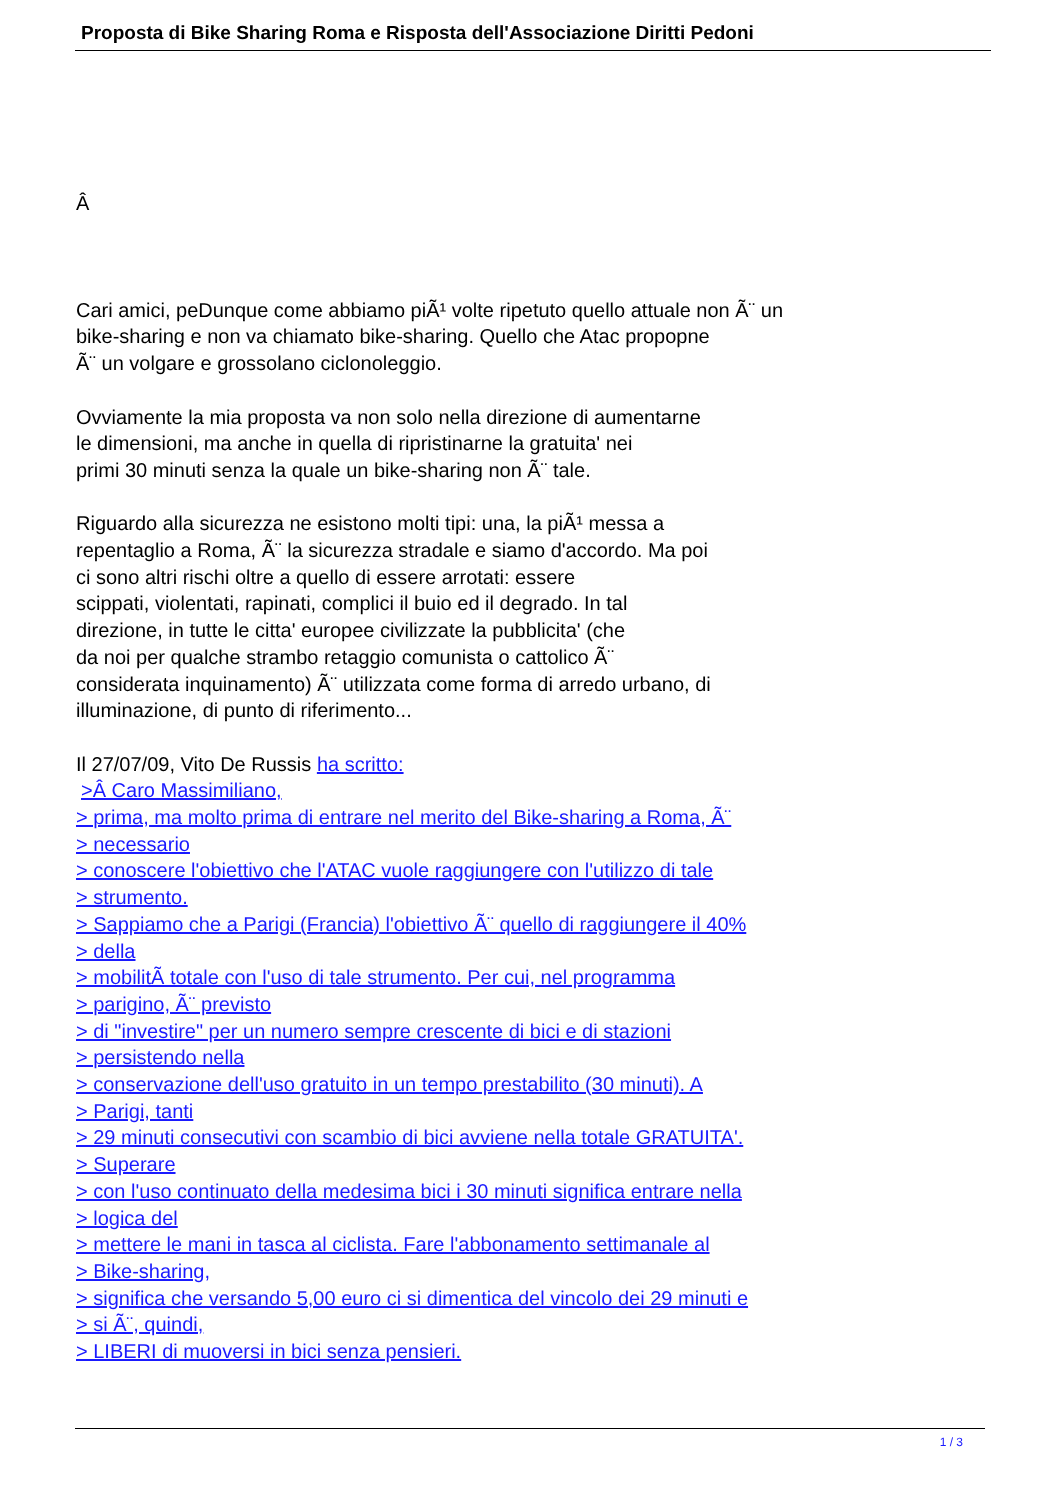Proposta di Bike Sharing Roma e Risposta dell'Associazione Diritti Pedoni
Â
Cari amici, peDunque come abbiamo piÃ¹ volte ripetuto quello attuale non Ã¨ un
bike-sharing e non va chiamato bike-sharing. Quello che Atac propopne
Ã¨ un volgare e grossolano ciclonoleggio.
Ovviamente la mia proposta va non solo nella direzione di aumentarne
le dimensioni, ma anche in quella di ripristinarne la gratuita' nei
primi 30 minuti senza la quale un bike-sharing non Ã¨ tale.
Riguardo alla sicurezza ne esistono molti tipi: una, la piÃ¹ messa a
repentaglio a Roma, Ã¨ la sicurezza stradale e siamo d'accordo. Ma poi
ci sono altri rischi oltre a quello di essere arrotati: essere
scippati, violentati, rapinati, complici il buio ed il degrado. In tal
direzione, in tutte le citta' europee civilizzate la pubblicita' (che
da noi per qualche strambo retaggio comunista o cattolico Ã¨
considerata inquinamento) Ã¨ utilizzata come forma di arredo urbano, di
illuminazione, di punto di riferimento...
Il 27/07/09, Vito De Russis ha scritto:
>Â Caro Massimiliano,
> prima, ma molto prima di entrare nel merito del Bike-sharing a Roma, Ã¨
> necessario
> conoscere l'obiettivo che l'ATAC vuole raggiungere con l'utilizzo di tale
> strumento.
> Sappiamo che a Parigi (Francia) l'obiettivo Ã¨ quello di raggiungere il 40%
> della
> mobilitÃ totale con l'uso di tale strumento. Per cui, nel programma
> parigino, Ã¨ previsto
> di "investire" per un numero sempre crescente di bici e di stazioni
> persistendo nella
> conservazione dell'uso gratuito in un tempo prestabilito (30 minuti). A
> Parigi, tanti
> 29 minuti consecutivi con scambio di bici avviene nella totale GRATUITA'.
> Superare
> con l'uso continuato della medesima bici i 30 minuti significa entrare nella
> logica del
> mettere le mani in tasca al ciclista. Fare l'abbonamento settimanale al
> Bike-sharing,
> significa che versando 5,00 euro ci si dimentica del vincolo dei 29 minuti e
> si Ã¨, quindi,
> LIBERI di muoversi in bici senza pensieri.
1 / 3